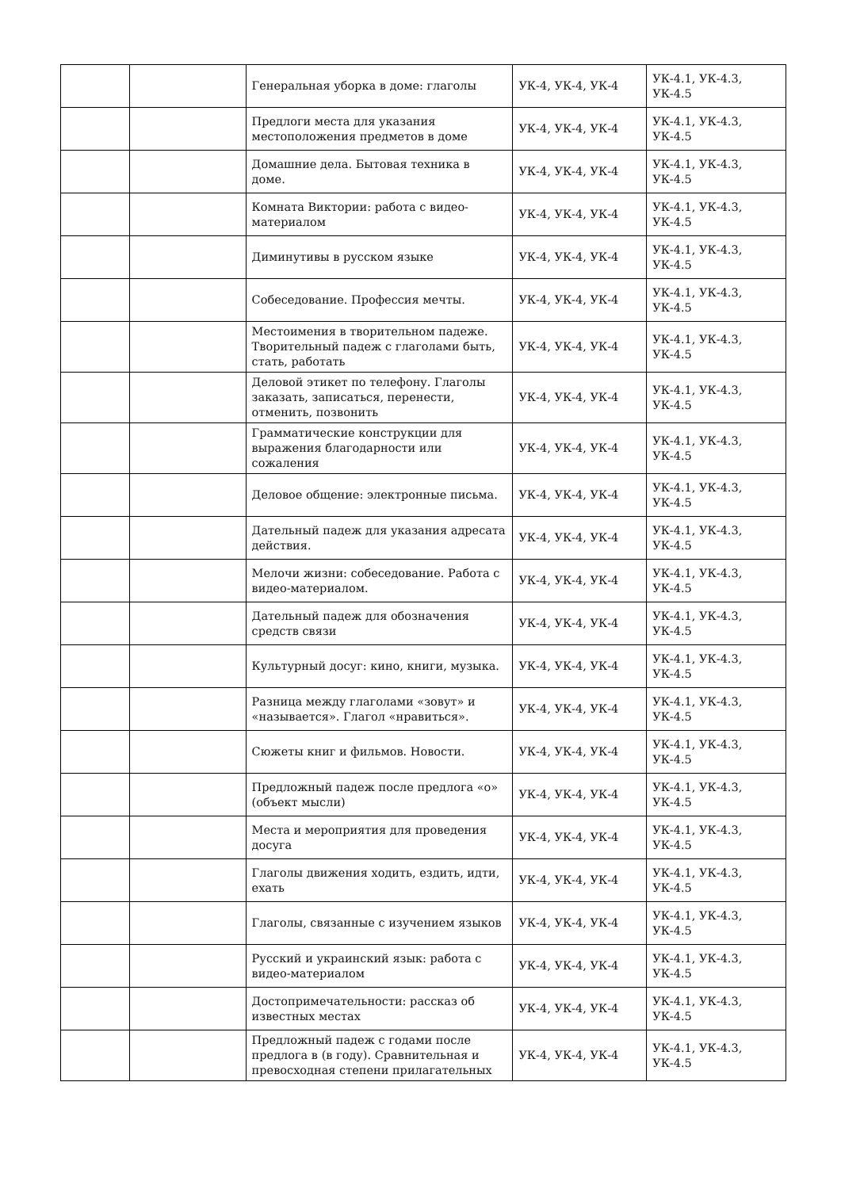| | | Генеральная уборка в доме: глаголы | УК-4, УК-4, УК-4 | УК-4.1, УК-4.3, УК-4.5 |
| | | Предлоги места для указания местоположения предметов в доме | УК-4, УК-4, УК-4 | УК-4.1, УК-4.3, УК-4.5 |
| | | Домашние дела. Бытовая техника в доме. | УК-4, УК-4, УК-4 | УК-4.1, УК-4.3, УК-4.5 |
| | | Комната Виктории: работа с видео-материалом | УК-4, УК-4, УК-4 | УК-4.1, УК-4.3, УК-4.5 |
| | | Диминутивы в русском языке | УК-4, УК-4, УК-4 | УК-4.1, УК-4.3, УК-4.5 |
| | | Собеседование. Профессия мечты. | УК-4, УК-4, УК-4 | УК-4.1, УК-4.3, УК-4.5 |
| | | Местоимения в творительном падеже. Творительный падеж с глаголами быть, стать, работать | УК-4, УК-4, УК-4 | УК-4.1, УК-4.3, УК-4.5 |
| | | Деловой этикет по телефону. Глаголы заказать, записаться, перенести, отменить, позвонить | УК-4, УК-4, УК-4 | УК-4.1, УК-4.3, УК-4.5 |
| | | Грамматические конструкции для выражения благодарности или сожаления | УК-4, УК-4, УК-4 | УК-4.1, УК-4.3, УК-4.5 |
| | | Деловое общение: электронные письма. | УК-4, УК-4, УК-4 | УК-4.1, УК-4.3, УК-4.5 |
| | | Дательный падеж для указания адресата действия. | УК-4, УК-4, УК-4 | УК-4.1, УК-4.3, УК-4.5 |
| | | Мелочи жизни: собеседование. Работа с видео-материалом. | УК-4, УК-4, УК-4 | УК-4.1, УК-4.3, УК-4.5 |
| | | Дательный падеж для обозначения средств связи | УК-4, УК-4, УК-4 | УК-4.1, УК-4.3, УК-4.5 |
| | | Культурный досуг: кино, книги, музыка. | УК-4, УК-4, УК-4 | УК-4.1, УК-4.3, УК-4.5 |
| | | Разница между глаголами «зовут» и «называется». Глагол «нравиться». | УК-4, УК-4, УК-4 | УК-4.1, УК-4.3, УК-4.5 |
| | | Сюжеты книг и фильмов. Новости. | УК-4, УК-4, УК-4 | УК-4.1, УК-4.3, УК-4.5 |
| | | Предложный падеж после предлога «о» (объект мысли) | УК-4, УК-4, УК-4 | УК-4.1, УК-4.3, УК-4.5 |
| | | Места и мероприятия для проведения досуга | УК-4, УК-4, УК-4 | УК-4.1, УК-4.3, УК-4.5 |
| | | Глаголы движения ходить, ездить, идти, ехать | УК-4, УК-4, УК-4 | УК-4.1, УК-4.3, УК-4.5 |
| | | Глаголы, связанные с изучением языков | УК-4, УК-4, УК-4 | УК-4.1, УК-4.3, УК-4.5 |
| | | Русский и украинский язык: работа с видео-материалом | УК-4, УК-4, УК-4 | УК-4.1, УК-4.3, УК-4.5 |
| | | Достопримечательности: рассказ об известных местах | УК-4, УК-4, УК-4 | УК-4.1, УК-4.3, УК-4.5 |
| | | Предложный падеж с годами после предлога в (в году). Сравнительная и превосходная степени прилагательных | УК-4, УК-4, УК-4 | УК-4.1, УК-4.3, УК-4.5 |